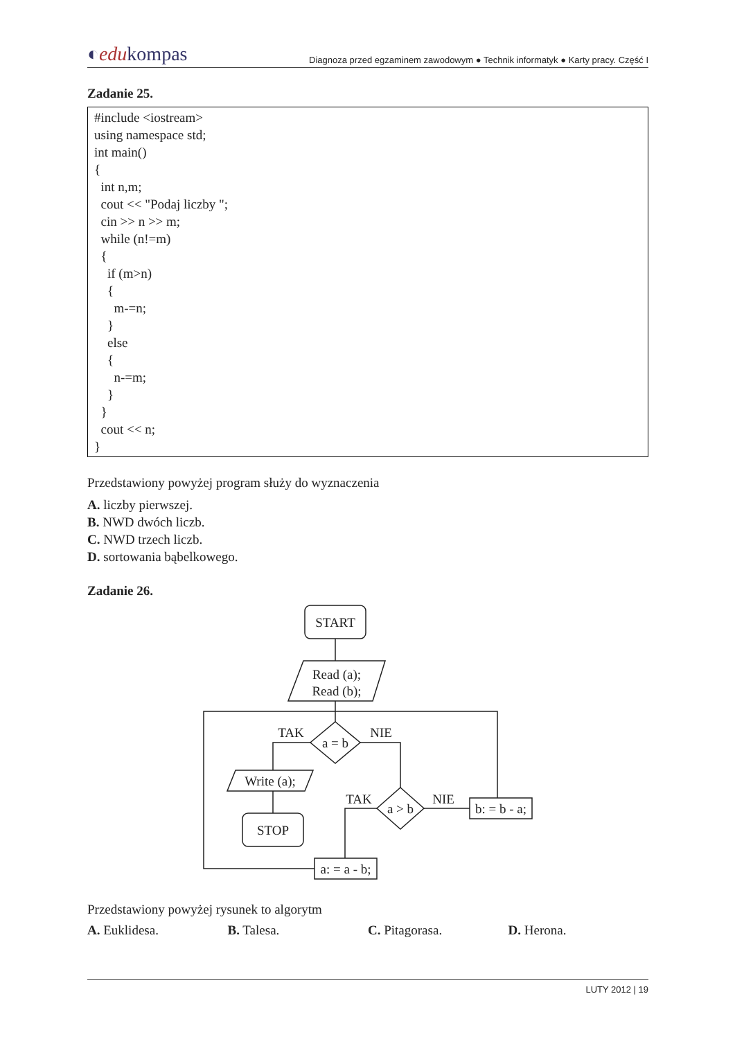◐edukompas Diagnoza przed egzaminem zawodowym ● Technik informatyk ● Karty pracy. Część I
Zadanie 25.
#include <iostream> using namespace std; int main() { int n,m; cout << "Podaj liczby "; cin >> n >> m; while (n!=m) { if (m>n) { m-=n; } else { n-=m; } } cout << n; }
Przedstawiony powyżej program służy do wyznaczenia
A. liczby pierwszej.
B. NWD dwóch liczb.
C. NWD trzech liczb.
D. sortowania bąbelkowego.
Zadanie 26.
START
Read (a);
Read (b);
a = b
TAK
NIE
Write (a);
STOP
a > b
TAK
NIE
b: = b - a;
a: = a - b;
Przedstawiony powyżej rysunek to algorytm
A. Euklidesa. B. Talesa. C. Pitagorasa. D. Herona.
LUTY 2012 | 19